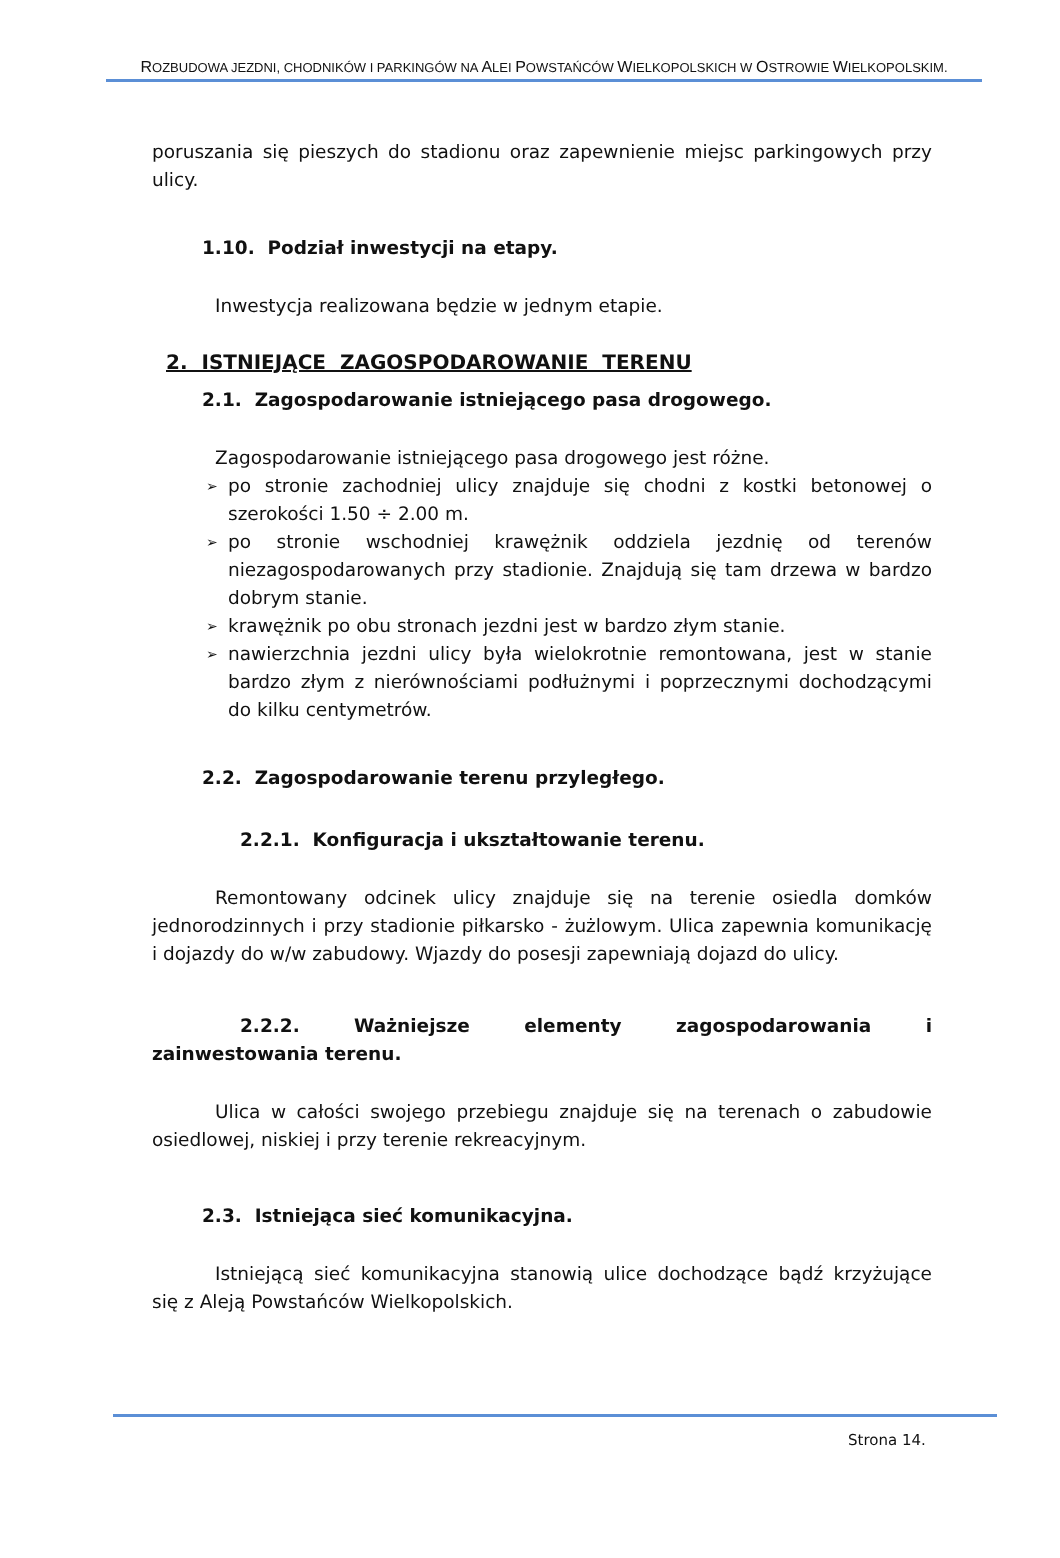ROZBUDOWA JEZDNI, CHODNIKÓW I PARKINGÓW NA ALEI POWSTAŃCÓW WIELKOPOLSKICH W OSTROWIE WIELKOPOLSKIM.
poruszania się pieszych do stadionu oraz zapewnienie miejsc parkingowych przy ulicy.
1.10. Podział inwestycji na etapy.
Inwestycja realizowana będzie w jednym etapie.
2. ISTNIEJĄCE ZAGOSPODAROWANIE TERENU
2.1. Zagospodarowanie istniejącego pasa drogowego.
Zagospodarowanie istniejącego pasa drogowego jest różne.
➢ po stronie zachodniej ulicy znajduje się chodni z kostki betonowej o szerokości 1.50 ÷ 2.00 m.
➢ po stronie wschodniej krawężnik oddziela jezdnię od terenów niezagospodarowanych przy stadionie. Znajdują się tam drzewa w bardzo dobrym stanie.
➢ krawężnik po obu stronach jezdni jest w bardzo złym stanie.
➢ nawierzchnia jezdni ulicy była wielokrotnie remontowana, jest w stanie bardzo złym z nierównościami podłużnymi i poprzecznymi dochodzącymi do kilku centymetrów.
2.2. Zagospodarowanie terenu przyległego.
2.2.1. Konfiguracja i ukształtowanie terenu.
Remontowany odcinek ulicy znajduje się na terenie osiedla domków jednorodzinnych i przy stadionie piłkarsko - żużlowym. Ulica zapewnia komunikację i dojazdy do w/w zabudowy. Wjazdy do posesji zapewniają dojazd do ulicy.
2.2.2. Ważniejsze elementy zagospodarowania i zainwestowania terenu.
Ulica w całości swojego przebiegu znajduje się na terenach o zabudowie osiedlowej, niskiej i przy terenie rekreacyjnym.
2.3. Istniejąca sieć komunikacyjna.
Istniejącą sieć komunikacyjna stanowią ulice dochodzące bądź krzyżujące się z Aleją Powstańców Wielkopolskich.
Strona 14.